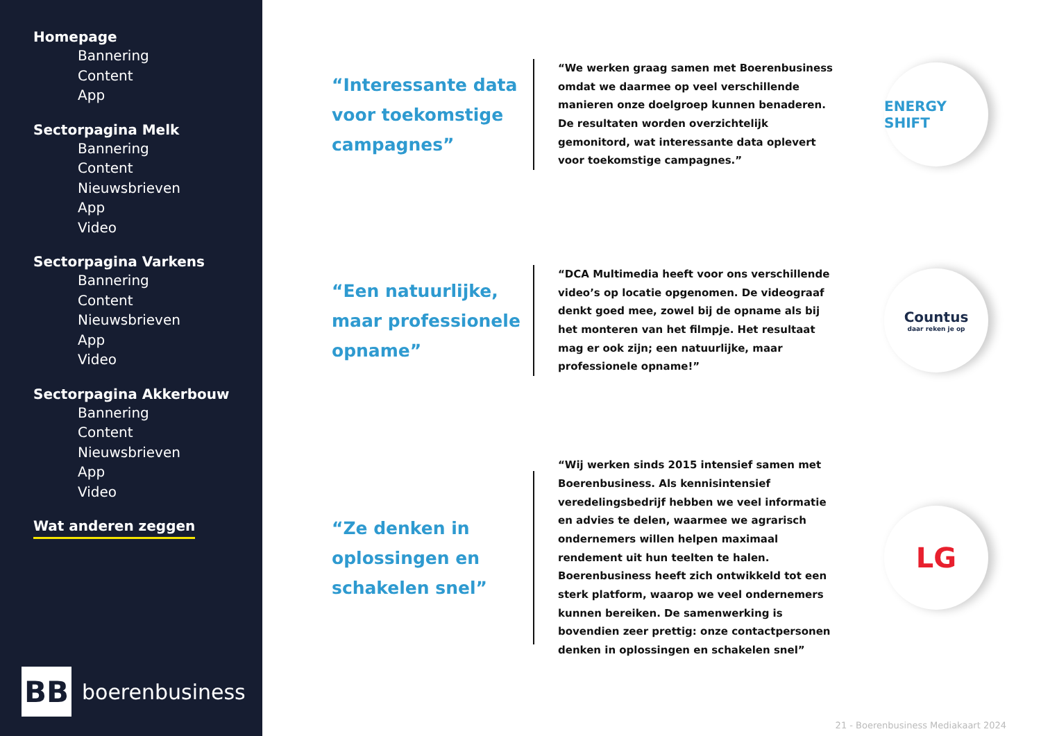Homepage
Bannering
Content
App
Sectorpagina Melk
Bannering
Content
Nieuwsbrieven
App
Video
Sectorpagina Varkens
Bannering
Content
Nieuwsbrieven
App
Video
Sectorpagina Akkerbouw
Bannering
Content
Nieuwsbrieven
App
Video
Wat anderen zeggen
BB
boerenbusiness
“Interessante data voor toekomstige campagnes”
“We werken graag samen met Boerenbusiness omdat we daarmee op veel verschillende manieren onze doelgroep kunnen benaderen. De resultaten worden overzichtelijk gemonitord, wat interessante data oplevert voor toekomstige campagnes.”
ENERGY SHIFT
“Een natuurlijke, maar professionele opname”
“DCA Multimedia heeft voor ons verschillende video’s op locatie opgenomen. De videograaf denkt goed mee, zowel bij de opname als bij het monteren van het filmpje. Het resultaat mag er ook zijn; een natuurlijke, maar professionele opname!”
Countus
daar reken je op
“Ze denken in oplossingen en schakelen snel”
“Wij werken sinds 2015 intensief samen met Boerenbusiness. Als kennisintensief veredelingsbedrijf hebben we veel informatie en advies te delen, waarmee we agrarisch ondernemers willen helpen maximaal rendement uit hun teelten te halen. Boerenbusiness heeft zich ontwikkeld tot een sterk platform, waarop we veel ondernemers kunnen bereiken. De samenwerking is bovendien zeer prettig: onze contactpersonen denken in oplossingen en schakelen snel”
LG
21 - Boerenbusiness Mediakaart 2024